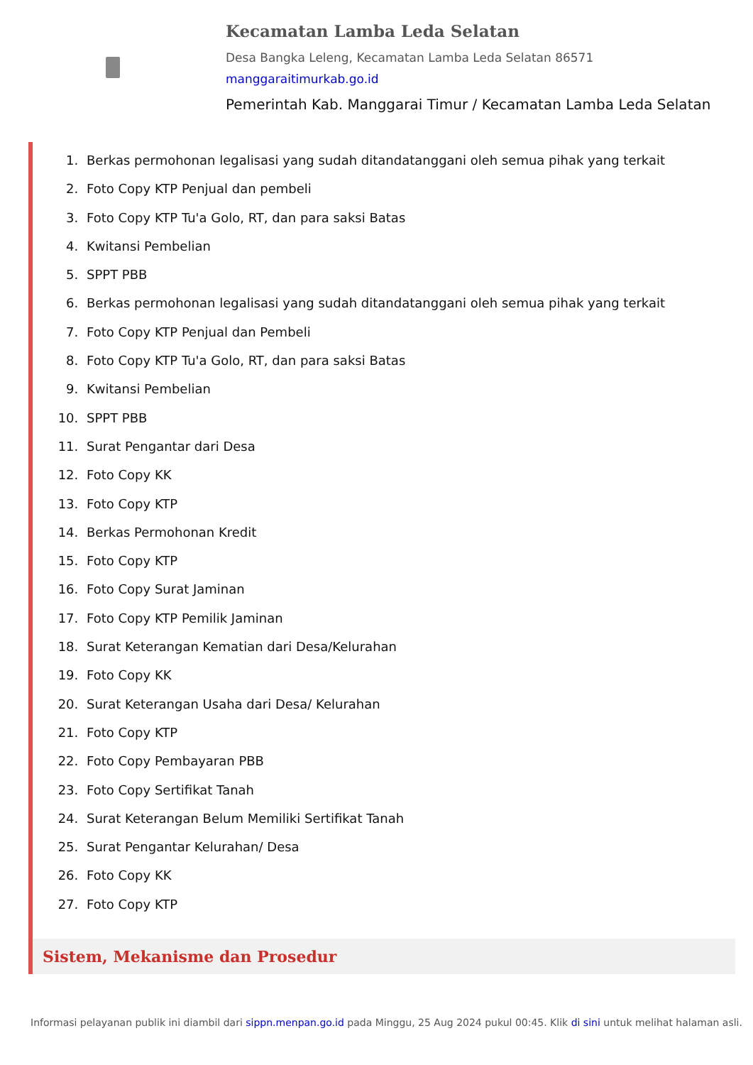Kecamatan Lamba Leda Selatan
Desa Bangka Leleng, Kecamatan Lamba Leda Selatan 86571
manggaraitimurkab.go.id
Pemerintah Kab. Manggarai Timur / Kecamatan Lamba Leda Selatan
1. Berkas permohonan legalisasi yang sudah ditandatanggani oleh semua pihak yang terkait
2. Foto Copy KTP Penjual dan pembeli
3. Foto Copy KTP Tu'a Golo, RT, dan para saksi Batas
4. Kwitansi Pembelian
5. SPPT PBB
6. Berkas permohonan legalisasi yang sudah ditandatanggani oleh semua pihak yang terkait
7. Foto Copy KTP Penjual dan Pembeli
8. Foto Copy KTP Tu'a Golo, RT, dan para saksi Batas
9. Kwitansi Pembelian
10. SPPT PBB
11. Surat Pengantar dari Desa
12. Foto Copy KK
13. Foto Copy KTP
14. Berkas Permohonan Kredit
15. Foto Copy KTP
16. Foto Copy Surat Jaminan
17. Foto Copy KTP Pemilik Jaminan
18. Surat Keterangan Kematian dari Desa/Kelurahan
19. Foto Copy KK
20. Surat Keterangan Usaha dari Desa/ Kelurahan
21. Foto Copy KTP
22. Foto Copy Pembayaran PBB
23. Foto Copy Sertifikat Tanah
24. Surat Keterangan Belum Memiliki Sertifikat Tanah
25. Surat Pengantar Kelurahan/ Desa
26. Foto Copy KK
27. Foto Copy KTP
Sistem, Mekanisme dan Prosedur
Informasi pelayanan publik ini diambil dari sippn.menpan.go.id pada Minggu, 25 Aug 2024 pukul 00:45. Klik di sini untuk melihat halaman asli.